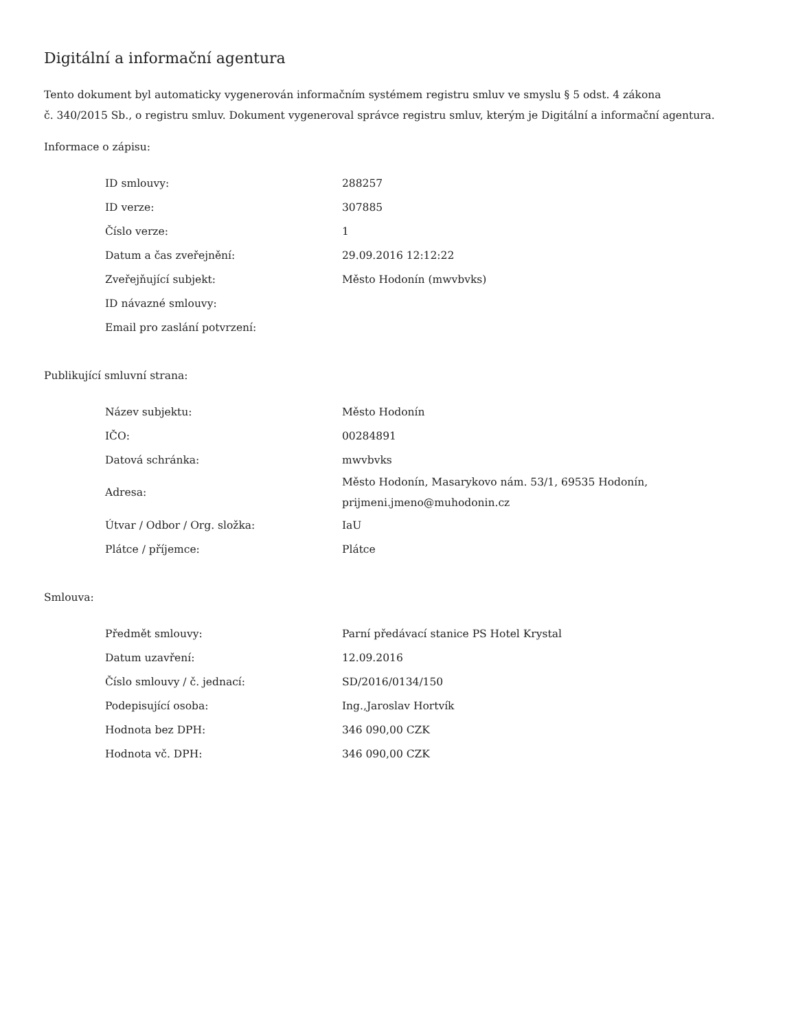Digitální a informační agentura
Tento dokument byl automaticky vygenerován informačním systémem registru smluv ve smyslu § 5 odst. 4 zákona
č. 340/2015 Sb., o registru smluv. Dokument vygeneroval správce registru smluv, kterým je Digitální a informační agentura.
Informace o zápisu:
| ID smlouvy: | 288257 |
| ID verze: | 307885 |
| Číslo verze: | 1 |
| Datum a čas zveřejnění: | 29.09.2016 12:12:22 |
| Zveřejňující subjekt: | Město Hodonín (mwvbvks) |
| ID návazné smlouvy: | |
| Email pro zaslání potvrzení: | |
Publikující smluvní strana:
| Název subjektu: | Město Hodonín |
| IČO: | 00284891 |
| Datová schránka: | mwvbvks |
| Adresa: | Město Hodonín, Masarykovo nám. 53/1, 69535 Hodonín, prijmeni.jmeno@muhodonin.cz |
| Útvar / Odbor / Org. složka: | IaU |
| Plátce / příjemce: | Plátce |
Smlouva:
| Předmět smlouvy: | Parní předávací stanice PS Hotel Krystal |
| Datum uzavření: | 12.09.2016 |
| Číslo smlouvy / č. jednací: | SD/2016/0134/150 |
| Podepisující osoba: | Ing.,Jaroslav Hortvík |
| Hodnota bez DPH: | 346 090,00 CZK |
| Hodnota vč. DPH: | 346 090,00 CZK |